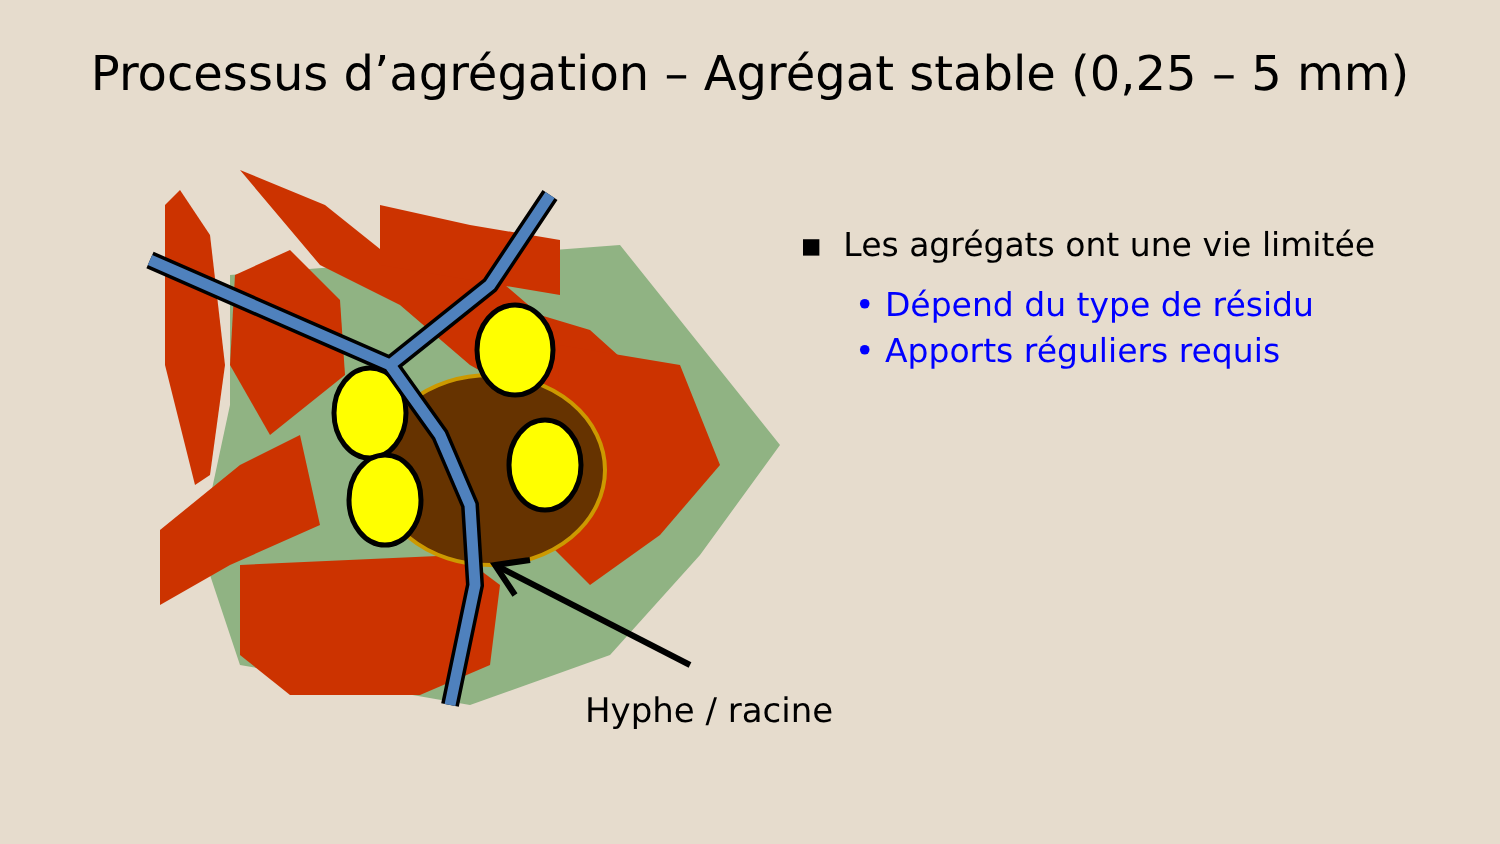Processus d’agrégation – Agrégat stable (0,25 – 5 mm)
Hyphe / racine
▪ Les agrégats ont une vie limitée
• Dépend du type de résidu
• Apports réguliers requis